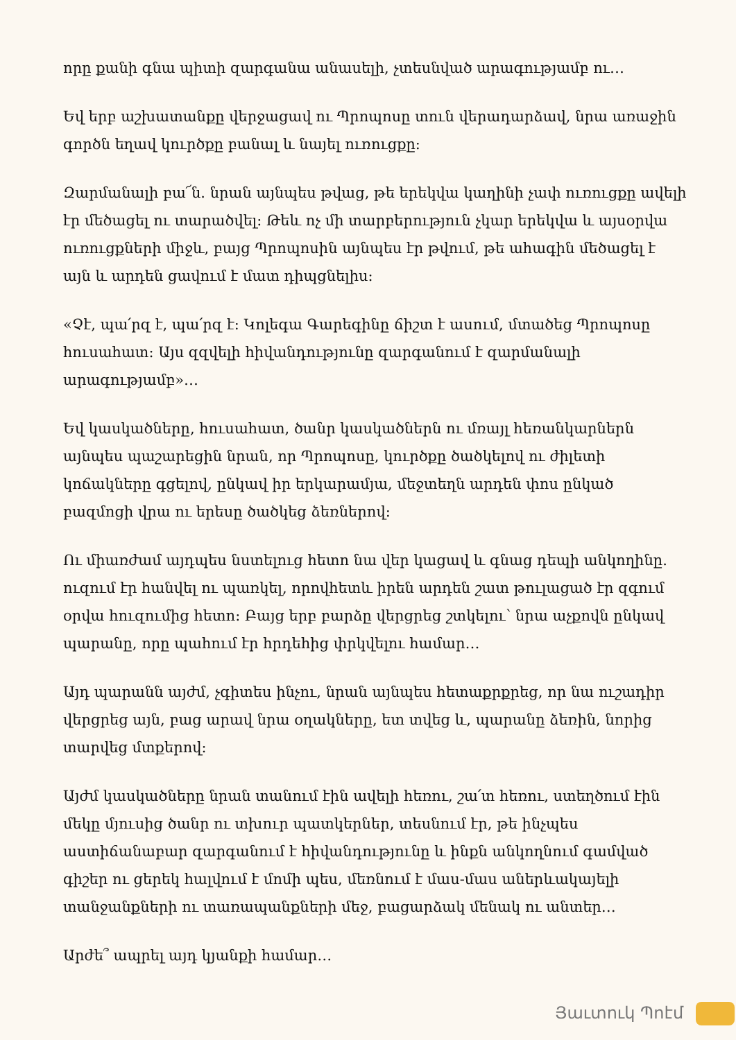որը քանի գնա պիտի զարգանա անասելի, չտեսնված արագությամբ ու…
Եվ երբ աշխատանքը վերջացավ ու Պրոպոսը տուն վերադարձավ, նրա առաջին գործն եղավ կուրծքը բանալ և նայել ուռուցքը:
Զարմանալի բա՜ն. նրան այնպես թվաց, թե երեկվա կաղինի չափ ուռուցքը ավելի էր մեծացել ու տարածվել: Թեև ոչ մի տարբերություն չկար երեկվա և այսօրվա ուռուցքների միջև, բայց Պրոպոսին այնպես էր թվում, թե ահագին մեծացել է այն և արդեն ցավում է մատ դիպցնելիս:
«Չէ, պա՛րզ է, պա՛րզ է: Կոլեգա Գարեգինը ճիշտ է ասում, մտածեց Պրոպոսը հուսահատ: Այս զզվելի հիվանդությունը զարգանում է զարմանալի արագությամբ»…
Եվ կասկածները, հուսահատ, ծանր կասկածներն ու մռայլ հեռանկարներն այնպես պաշարեցին նրան, որ Պրոպոսը, կուրծքը ծածկելով ու ժիլետի կոճակները գցելով, ընկավ իր երկարամյա, մեջտեղն արդեն փոս ընկած բազմոցի վրա ու երեսը ծածկեց ձեռներով:
Ու միառժամ այդպես նստելուց հետո նա վեր կացավ և գնաց դեպի անկողինը. ուզում էր հանվել ու պառկել, որովհետև իրեն արդեն շատ թուլացած էր զգում օրվա հուզումից հետո: Բայց երբ բարձը վերցրեց շտկելու՝ նրա աչքովն ընկավ պարանը, որը պահում էր հրդեհից փրկվելու համար…
Այդ պարանն այժմ, չգիտես ինչու, նրան այնպես հետաքրքրեց, որ նա ուշադիր վերցրեց այն, բաց արավ նրա օղակները, ետ տվեց և, պարանը ձեռին, նորից տարվեց մտքերով:
Այժմ կասկածները նրան տանում էին ավելի հեռու, շա՛տ հեռու, ստեղծում էին մեկը մյուսից ծանր ու տխուր պատկերներ, տեսնում էր, թե ինչպես աստիճանաբար զարգանում է հիվանդությունը և ինքն անկողնում գամված գիշեր ու ցերեկ հալվում է մոմի պես, մեռնում է մաս-մաս աներևակայելի տանջանքների ու տառապանքների մեջ, բացարձակ մենակ ու անտեր…
Արժե՞ ապրել այդ կյանքի համար…
Յաւտուկ Պոէմ